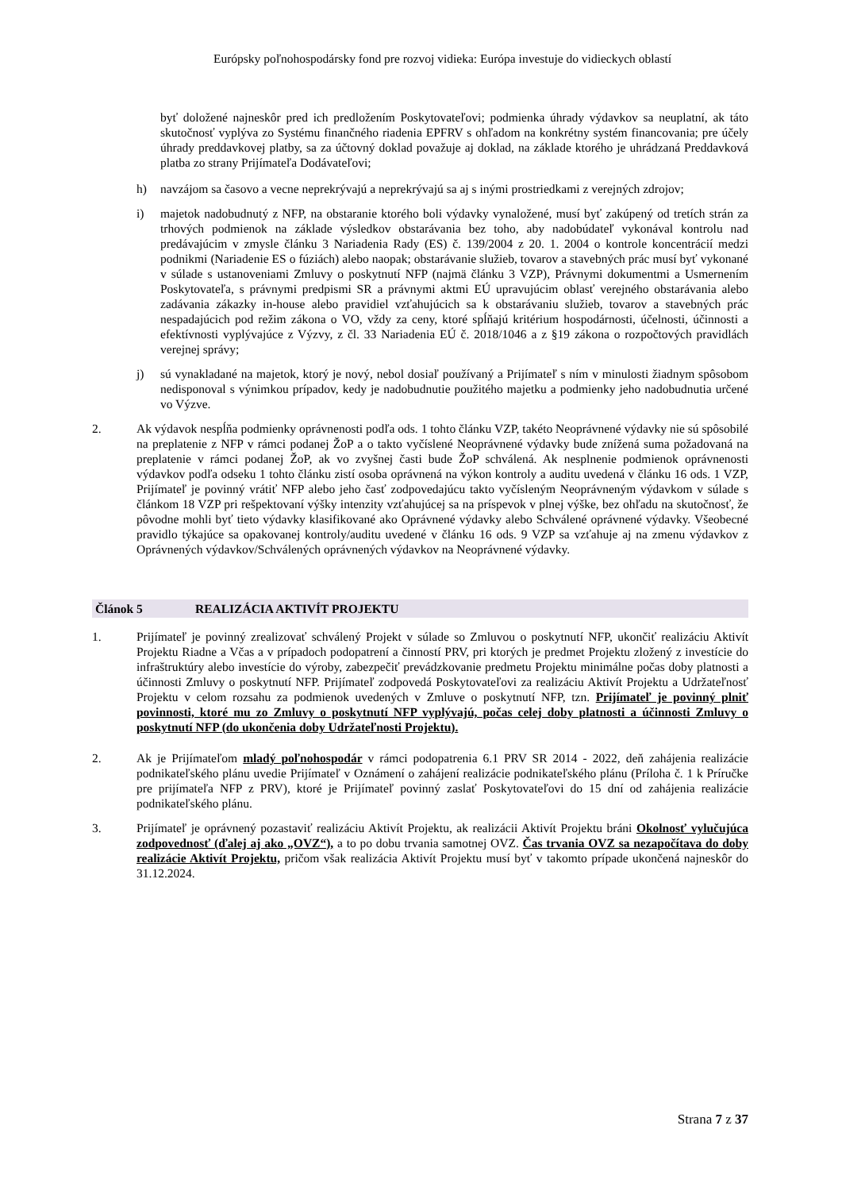Európsky poľnohospodársky fond pre rozvoj vidieka: Európa investuje do vidieckych oblastí
byť doložené najneskôr pred ich predložením Poskytovateľovi; podmienka úhrady výdavkov sa neuplatní, ak táto skutočnosť vyplýva zo Systému finančného riadenia EPFRV s ohľadom na konkrétny systém financovania; pre účely úhrady preddavkovej platby, sa za účtovný doklad považuje aj doklad, na základe ktorého je uhrádzaná Preddavková platba zo strany Prijímateľa Dodávateľovi;
h) navzájom sa časovo a vecne neprekrývajú a neprekrývajú sa aj s inými prostriedkami z verejných zdrojov;
i) majetok nadobudnutý z NFP, na obstaranie ktorého boli výdavky vynaložené, musí byť zakúpený od tretích strán za trhových podmienok na základe výsledkov obstarávania bez toho, aby nadobúdateľ vykonával kontrolu nad predávajúcim v zmysle článku 3 Nariadenia Rady (ES) č. 139/2004 z 20. 1. 2004 o kontrole koncentrácií medzi podnikmi (Nariadenie ES o fúziách) alebo naopak; obstarávanie služieb, tovarov a stavebných prác musí byť vykonané v súlade s ustanoveniami Zmluvy o poskytnutí NFP (najmä článku 3 VZP), Právnymi dokumentmi a Usmernením Poskytovateľa, s právnymi predpismi SR a právnymi aktmi EÚ upravujúcim oblasť verejného obstarávania alebo zadávania zákazky in-house alebo pravidiel vzťahujúcich sa k obstarávaniu služieb, tovarov a stavebných prác nespadajúcich pod režim zákona o VO, vždy za ceny, ktoré spĺňajú kritérium hospodárnosti, účelnosti, účinnosti a efektívnosti vyplývajúce z Výzvy, z čl. 33 Nariadenia EÚ č. 2018/1046 a z §19 zákona o rozpočtových pravidlách verejnej správy;
j) sú vynakladané na majetok, ktorý je nový, nebol dosiaľ používaný a Prijímateľ s ním v minulosti žiadnym spôsobom nedisponoval s výnimkou prípadov, kedy je nadobudnutie použitého majetku a podmienky jeho nadobudnutia určené vo Výzve.
2. Ak výdavok nespĺňa podmienky oprávnenosti podľa ods. 1 tohto článku VZP, takéto Neoprávnené výdavky nie sú spôsobilé na preplatenie z NFP v rámci podanej ŽoP a o takto vyčíslené Neoprávnené výdavky bude znížená suma požadovaná na preplatenie v rámci podanej ŽoP, ak vo zvyšnej časti bude ŽoP schválená. Ak nesplnenie podmienok oprávnenosti výdavkov podľa odseku 1 tohto článku zistí osoba oprávnená na výkon kontroly a auditu uvedená v článku 16 ods. 1 VZP, Prijímateľ je povinný vrátiť NFP alebo jeho časť zodpovedajúcu takto vyčísleným Neoprávneným výdavkom v súlade s článkom 18 VZP pri rešpektovaní výšky intenzity vzťahujúcej sa na príspevok v plnej výške, bez ohľadu na skutočnosť, že pôvodne mohli byť tieto výdavky klasifikované ako Oprávnené výdavky alebo Schválené oprávnené výdavky. Všeobecné pravidlo týkajúce sa opakovanej kontroly/auditu uvedené v článku 16 ods. 9 VZP sa vzťahuje aj na zmenu výdavkov z Oprávnených výdavkov/Schválených oprávnených výdavkov na Neoprávnené výdavky.
Článok 5 REALIZÁCIA AKTIVÍT PROJEKTU
1. Prijímateľ je povinný zrealizovať schválený Projekt v súlade so Zmluvou o poskytnutí NFP, ukončiť realizáciu Aktivít Projektu Riadne a Včas a v prípadoch podopatrení a činností PRV, pri ktorých je predmet Projektu zložený z investície do infraštruktúry alebo investície do výroby, zabezpečiť prevádzkovanie predmetu Projektu minimálne počas doby platnosti a účinnosti Zmluvy o poskytnutí NFP. Prijímateľ zodpovedá Poskytovateľovi za realizáciu Aktivít Projektu a Udržateľnosť Projektu v celom rozsahu za podmienok uvedených v Zmluve o poskytnutí NFP, tzn. Prijímateľ je povinný plniť povinnosti, ktoré mu zo Zmluvy o poskytnutí NFP vyplývajú, počas celej doby platnosti a účinnosti Zmluvy o poskytnutí NFP (do ukončenia doby Udržateľnosti Projektu).
2. Ak je Prijímateľom mladý poľnohospodár v rámci podopatrenia 6.1 PRV SR 2014 - 2022, deň zahájenia realizácie podnikateľského plánu uvedie Prijímateľ v Oznámení o zahájení realizácie podnikateľského plánu (Príloha č. 1 k Príručke pre prijímateľa NFP z PRV), ktoré je Prijímateľ povinný zaslať Poskytovateľovi do 15 dní od zahájenia realizácie podnikateľského plánu.
3. Prijímateľ je oprávnený pozastaviť realizáciu Aktivít Projektu, ak realizácii Aktivít Projektu bráni Okolnosť vylučujúca zodpovednosť (ďalej aj ako „OVZ“), a to po dobu trvania samotnej OVZ. Čas trvania OVZ sa nezapočítava do doby realizácie Aktivít Projektu, pričom však realizácia Aktivít Projektu musí byť v takomto prípade ukončená najneskôr do 31.12.2024.
Strana 7 z 37